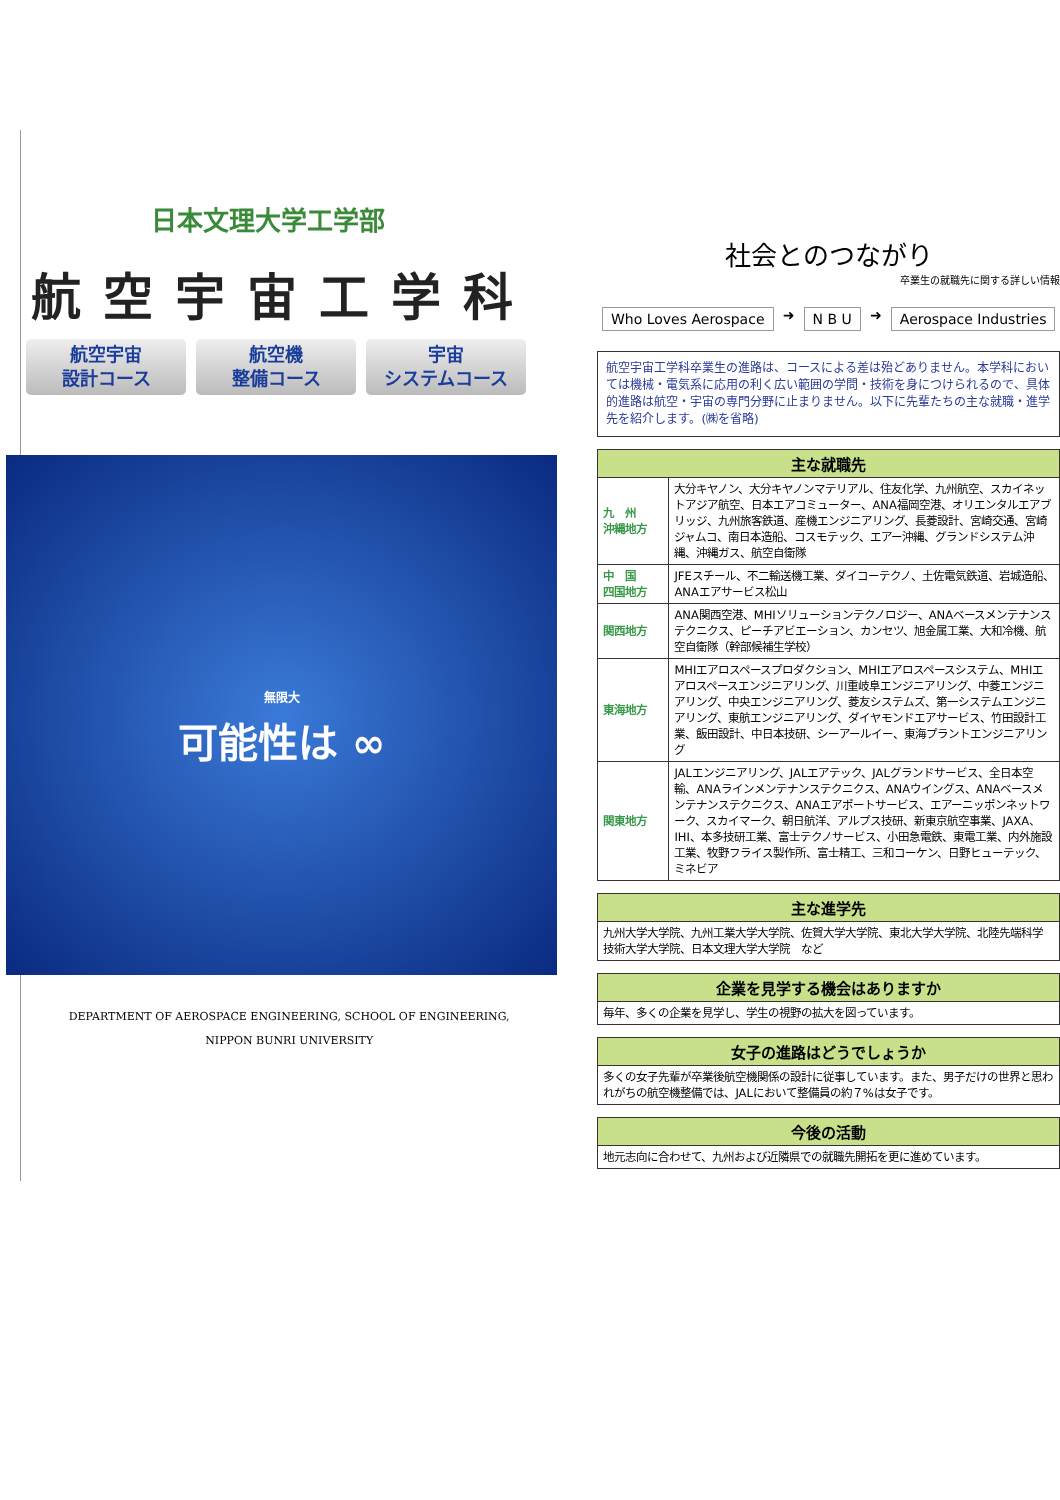日本文理大学工学部
航空宇宙工学科
航空宇宙
設計コース
航空機
整備コース
宇宙
システムコース
無限大
可能性は ∞
DEPARTMENT OF AEROSPACE ENGINEERING, SCHOOL OF ENGINEERING,
NIPPON BUNRI UNIVERSITY
社会とのつながり
卒業生の就職先に関する詳しい情報
Who Loves Aerospace ➜ N B U ➜ Aerospace Industries
航空宇宙工学科卒業生の進路は、コースによる差は殆どありません。本学科においては機械・電気系に応用の利く広い範囲の学問・技術を身につけられるので、具体的進路は航空・宇宙の専門分野に止まりません。以下に先輩たちの主な就職・進学先を紹介します。(㈱を省略)
| 主な就職先 | |
| --- | --- |
| 九 州 沖縄地方 | 大分キヤノン、大分キヤノンマテリアル、住友化学、九州航空、スカイネットアジア航空、日本エアコミューター、ANA福岡空港、オリエンタルエアブリッジ、九州旅客鉄道、産機エンジニアリング、長菱設計、宮崎交通、宮崎ジャムコ、南日本造船、コスモテック、エアー沖縄、グランドシステム沖縄、沖縄ガス、航空自衛隊 |
| 中 国 四国地方 | JFEスチール、不二輸送機工業、ダイコーテクノ、土佐電気鉄道、岩城造船、ANAエアサービス松山 |
| 関西地方 | ANA関西空港、MHIソリューションテクノロジー、ANAベースメンテナンステクニクス、ピーチアビエーション、カンセツ、旭金属工業、大和冷機、航空自衛隊（幹部候補生学校） |
| 東海地方 | MHIエアロスペースプロダクション、MHIエアロスペースシステム、MHIエアロスペースエンジニアリング、川重岐阜エンジニアリング、中菱エンジニアリング、中央エンジニアリング、菱友システムズ、第一システムエンジニアリング、東航エンジニアリング、ダイヤモンドエアサービス、竹田設計工業、飯田設計、中日本技研、シーアールイー、東海プラントエンジニアリング |
| 関東地方 | JALエンジニアリング、JALエアテック、JALグランドサービス、全日本空輸、ANAラインメンテナンステクニクス、ANAウイングス、ANAベースメンテナンステクニクス、ANAエアポートサービス、エアーニッポンネットワーク、スカイマーク、朝日航洋、アルプス技研、新東京航空事業、JAXA、IHI、本多技研工業、富士テクノサービス、小田急電鉄、東電工業、内外施設工業、牧野フライス製作所、富士精工、三和コーケン、日野ヒューテック、ミネビア |
| 主な進学先 |
| --- |
| 九州大学大学院、九州工業大学大学院、佐賀大学大学院、東北大学大学院、北陸先端科学技術大学大学院、日本文理大学大学院 など |
| 企業を見学する機会はありますか |
| --- |
| 毎年、多くの企業を見学し、学生の視野の拡大を図っています。 |
| 女子の進路はどうでしょうか |
| --- |
| 多くの女子先輩が卒業後航空機関係の設計に従事しています。また、男子だけの世界と思われがちの航空機整備では、JALにおいて整備員の約７%は女子です。 |
| 今後の活動 |
| --- |
| 地元志向に合わせて、九州および近隣県での就職先開拓を更に進めています。 |